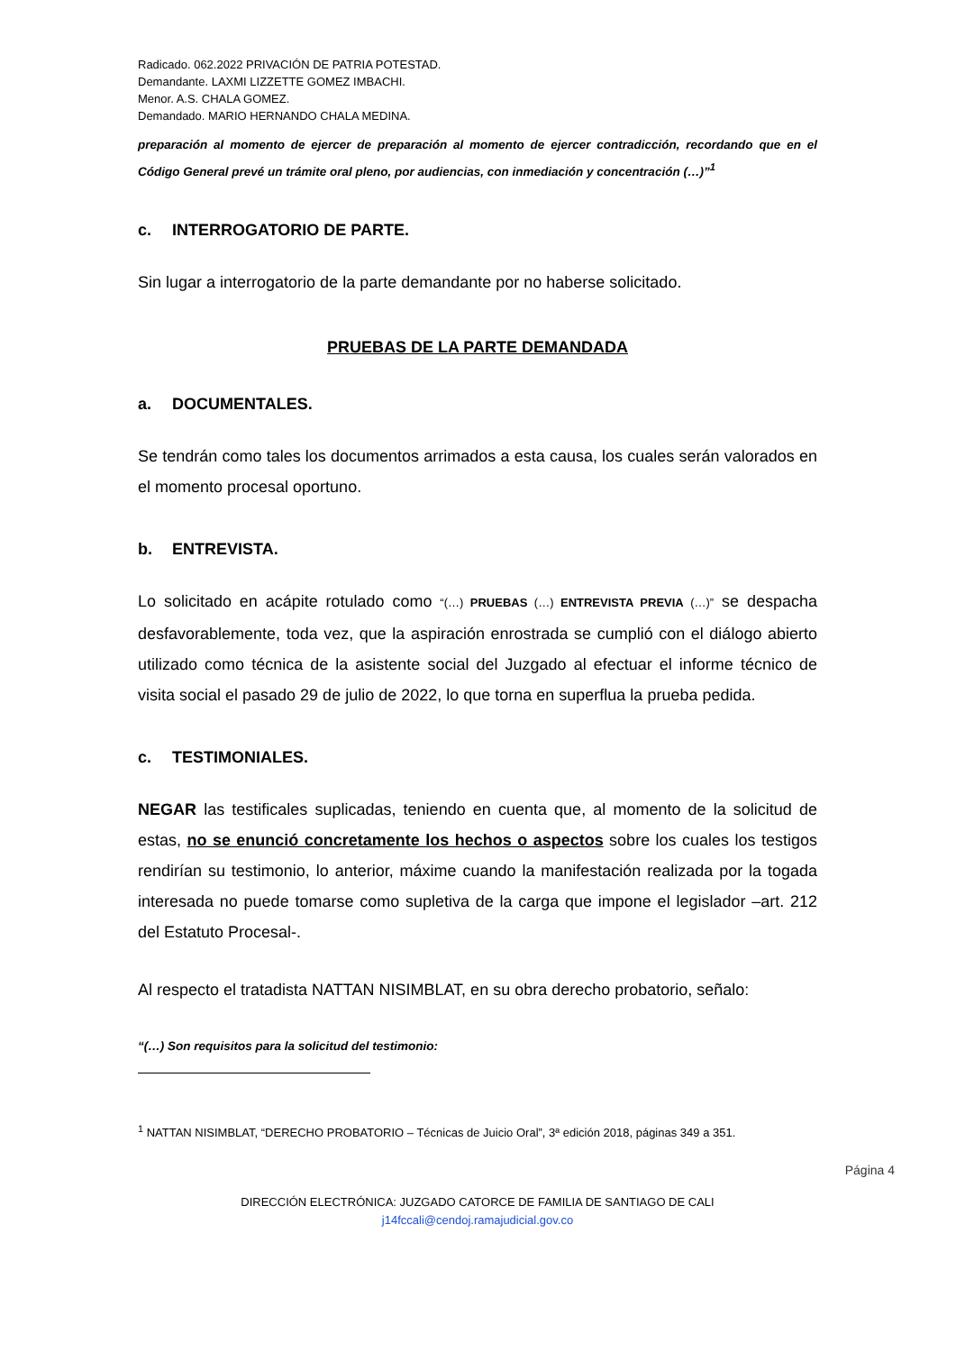Radicado. 062.2022 PRIVACIÓN DE PATRIA POTESTAD.
Demandante. LAXMI LIZZETTE GOMEZ IMBACHI.
Menor. A.S. CHALA GOMEZ.
Demandado. MARIO HERNANDO CHALA MEDINA.
preparación al momento de ejercer de preparación al momento de ejercer contradicción, recordando que en el Código General prevé un trámite oral pleno, por audiencias, con inmediación y concentración (…)”<sup>1</sup>
c. INTERROGATORIO DE PARTE.
Sin lugar a interrogatorio de la parte demandante por no haberse solicitado.
PRUEBAS DE LA PARTE DEMANDADA
a. DOCUMENTALES.
Se tendrán como tales los documentos arrimados a esta causa, los cuales serán valorados en el momento procesal oportuno.
b. ENTREVISTA.
Lo solicitado en acápite rotulado como “(…) PRUEBAS (…) ENTREVISTA PREVIA (…)” se despacha desfavorablemente, toda vez, que la aspiración enrostrada se cumplió con el diálogo abierto utilizado como técnica de la asistente social del Juzgado al efectuar el informe técnico de visita social el pasado 29 de julio de 2022, lo que torna en superflua la prueba pedida.
c. TESTIMONIALES.
NEGAR las testificales suplicadas, teniendo en cuenta que, al momento de la solicitud de estas, no se enunció concretamente los hechos o aspectos sobre los cuales los testigos rendirían su testimonio, lo anterior, máxime cuando la manifestación realizada por la togada interesada no puede tomarse como supletiva de la carga que impone el legislador –art. 212 del Estatuto Procesal-.
Al respecto el tratadista NATTAN NISIMBLAT, en su obra derecho probatorio, señalo:
“(…) Son requisitos para la solicitud del testimonio:
<sup>1</sup> NATTAN NISIMBLAT, “DERECHO PROBATORIO – Técnicas de Juicio Oral”, 3ª edición 2018, páginas 349 a 351.
DIRECCIÓN ELECTRÓNICA: JUZGADO CATORCE DE FAMILIA DE SANTIAGO DE CALI
j14fccali@cendoj.ramajudicial.gov.co
Página 4